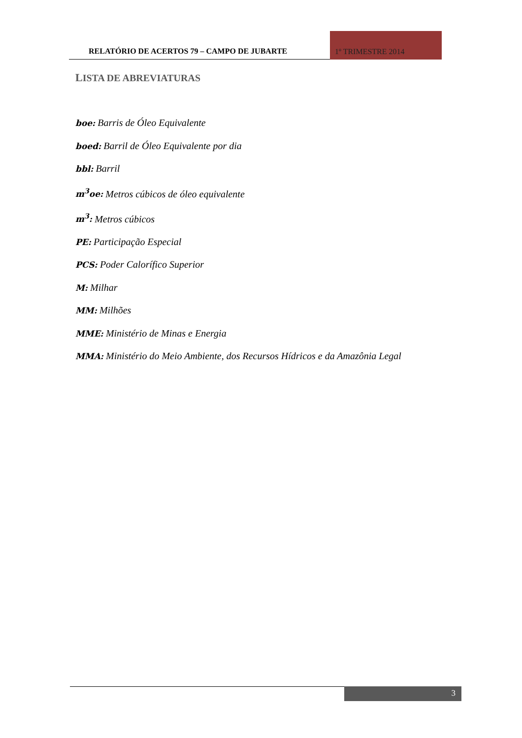RELATÓRIO DE ACERTOS 79 – CAMPO DE JUBARTE
1º TRIMESTRE 2014
LISTA DE ABREVIATURAS
boe: Barris de Óleo Equivalente
boed: Barril de Óleo Equivalente por dia
bbl: Barril
m<sup>3</sup>oe: Metros cúbicos de óleo equivalente
m<sup>3</sup>: Metros cúbicos
PE: Participação Especial
PCS: Poder Calorífico Superior
M: Milhar
MM: Milhões
MME: Ministério de Minas e Energia
MMA: Ministério do Meio Ambiente, dos Recursos Hídricos e da Amazônia Legal
3